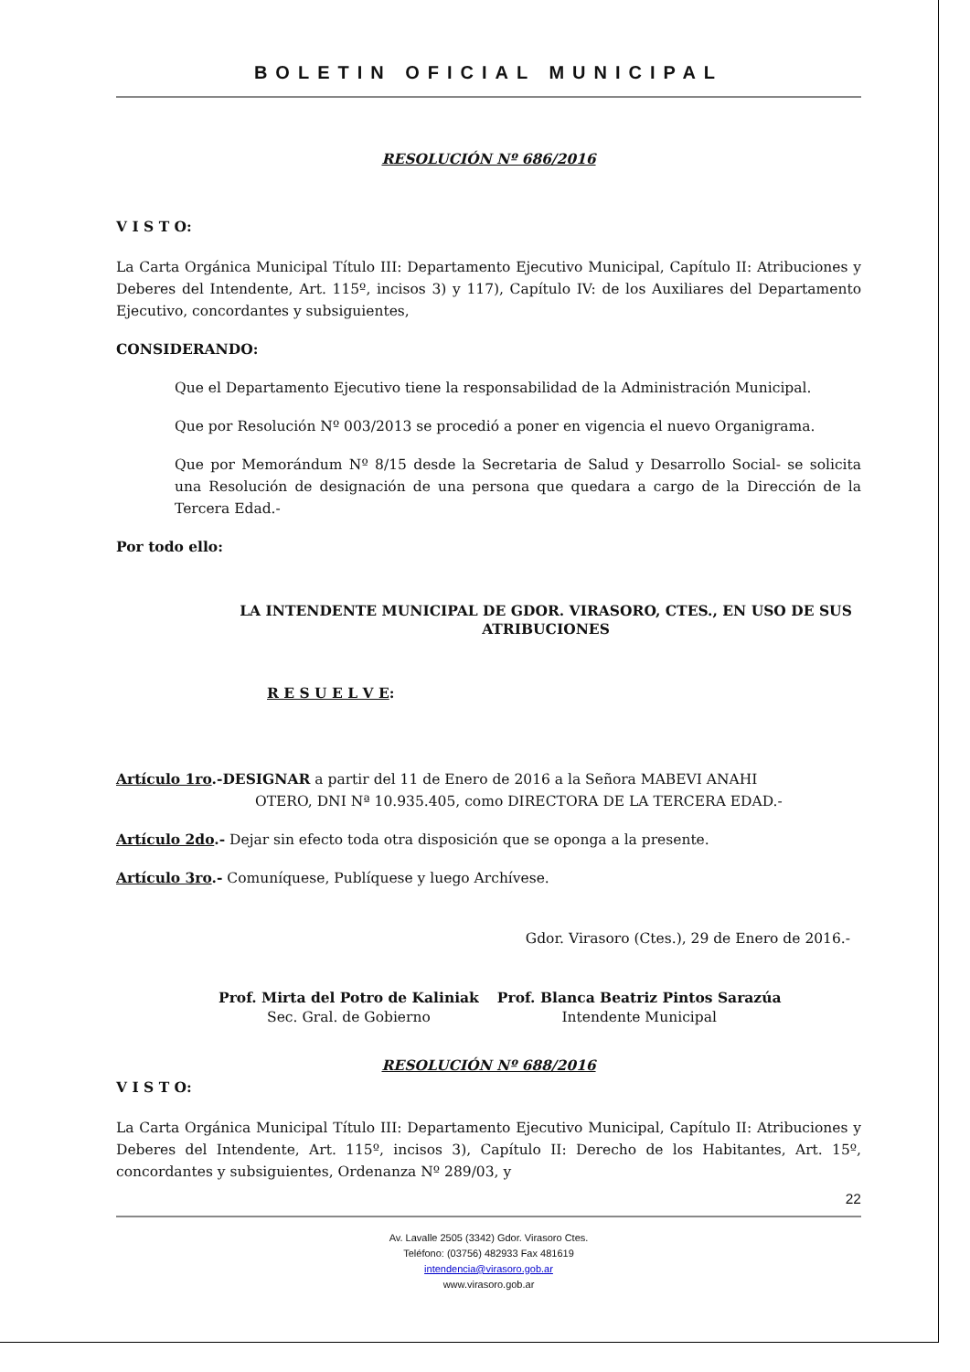BOLETIN OFICIAL MUNICIPAL
RESOLUCIÓN Nº 686/2016
V I S T O:
La Carta Orgánica Municipal Título III: Departamento Ejecutivo Municipal, Capítulo II: Atribuciones y Deberes del Intendente, Art. 115º, incisos 3) y 117), Capítulo IV: de los Auxiliares del Departamento Ejecutivo, concordantes y subsiguientes,
CONSIDERANDO:
Que el Departamento Ejecutivo tiene la responsabilidad de la Administración Municipal.
Que por Resolución Nº 003/2013 se procedió a poner en vigencia el nuevo Organigrama.
Que por Memorándum Nº 8/15 desde la Secretaria de Salud y Desarrollo Social- se solicita una Resolución de designación de una persona que quedara a cargo de la Dirección de la Tercera Edad.-
Por todo ello:
LA INTENDENTE MUNICIPAL DE GDOR. VIRASORO, CTES., EN USO DE SUS ATRIBUCIONES
R E S U E L V E:
Artículo 1ro.-DESIGNAR a partir del 11 de Enero de 2016 a la Señora MABEVI ANAHI
OTERO, DNI Nª 10.935.405, como DIRECTORA DE LA TERCERA EDAD.-
Artículo 2do.- Dejar sin efecto toda otra disposición que se oponga a la presente.
Artículo 3ro.- Comuníquese, Publíquese y luego Archívese.
Gdor. Virasoro (Ctes.), 29 de Enero de 2016.-
Prof. Mirta del Potro de Kaliniak
Sec. Gral. de Gobierno
Prof. Blanca Beatriz Pintos Sarazúa
Intendente Municipal
RESOLUCIÓN Nº 688/2016
V I S T O:
La Carta Orgánica Municipal Título III: Departamento Ejecutivo Municipal, Capítulo II: Atribuciones y Deberes del Intendente, Art. 115º, incisos 3), Capítulo II: Derecho de los Habitantes, Art. 15º, concordantes y subsiguientes, Ordenanza Nº 289/03, y
22
Av. Lavalle 2505 (3342) Gdor. Virasoro Ctes.
Teléfono: (03756) 482933 Fax 481619
intendencia@virasoro.gob.ar
www.virasoro.gob.ar